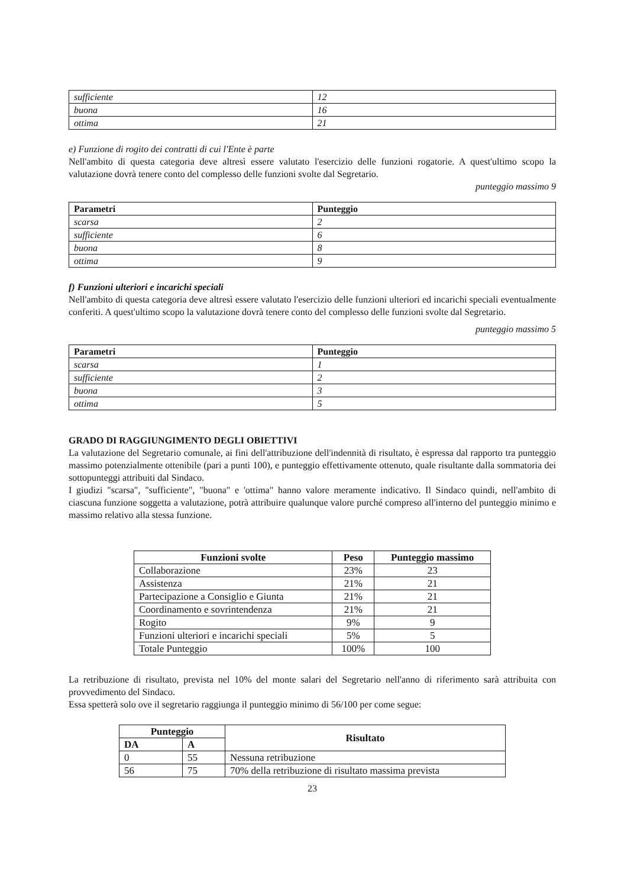| sufficiente | 12 |
| buona | 16 |
| ottima | 21 |
e) Funzione di rogito dei contratti di cui l'Ente è parte
Nell'ambito di questa categoria deve altresì essere valutato l'esercizio delle funzioni rogatorie. A quest'ultimo scopo la valutazione dovrà tenere conto del complesso delle funzioni svolte dal Segretario.
punteggio massimo 9
| Parametri | Punteggio |
| --- | --- |
| scarsa | 2 |
| sufficiente | 6 |
| buona | 8 |
| ottima | 9 |
f) Funzioni ulteriori e incarichi speciali
Nell'ambito di questa categoria deve altresì essere valutato l'esercizio delle funzioni ulteriori ed incarichi speciali eventualmente conferiti. A quest'ultimo scopo la valutazione dovrà tenere conto del complesso delle funzioni svolte dal Segretario.
punteggio massimo 5
| Parametri | Punteggio |
| --- | --- |
| scarsa | 1 |
| sufficiente | 2 |
| buona | 3 |
| ottima | 5 |
GRADO DI RAGGIUNGIMENTO DEGLI OBIETTIVI
La valutazione del Segretario comunale, ai fini dell'attribuzione dell'indennità di risultato, è espressa dal rapporto tra punteggio massimo potenzialmente ottenibile (pari a punti 100), e punteggio effettivamente ottenuto, quale risultante dalla sommatoria dei sottopunteggi attribuiti dal Sindaco.
I giudizi "scarsa", "sufficiente", "buona" e 'ottima" hanno valore meramente indicativo. Il Sindaco quindi, nell'ambito di ciascuna funzione soggetta a valutazione, potrà attribuire qualunque valore purché compreso all'interno del punteggio minimo e massimo relativo alla stessa funzione.
| Funzioni svolte | Peso | Punteggio massimo |
| --- | --- | --- |
| Collaborazione | 23% | 23 |
| Assistenza | 21% | 21 |
| Partecipazione a Consiglio e Giunta | 21% | 21 |
| Coordinamento e sovrintendenza | 21% | 21 |
| Rogito | 9% | 9 |
| Funzioni ulteriori e incarichi speciali | 5% | 5 |
| Totale Punteggio | 100% | 100 |
La retribuzione di risultato, prevista nel 10% del monte salari del Segretario nell'anno di riferimento sarà attribuita con provvedimento del Sindaco.
Essa spetterà solo ove il segretario raggiunga il punteggio minimo di 56/100 per come segue:
| Punteggio | | Risultato |
| --- | --- | --- |
| DA | A | |
| 0 | 55 | Nessuna retribuzione |
| 56 | 75 | 70% della retribuzione di risultato massima prevista |
23